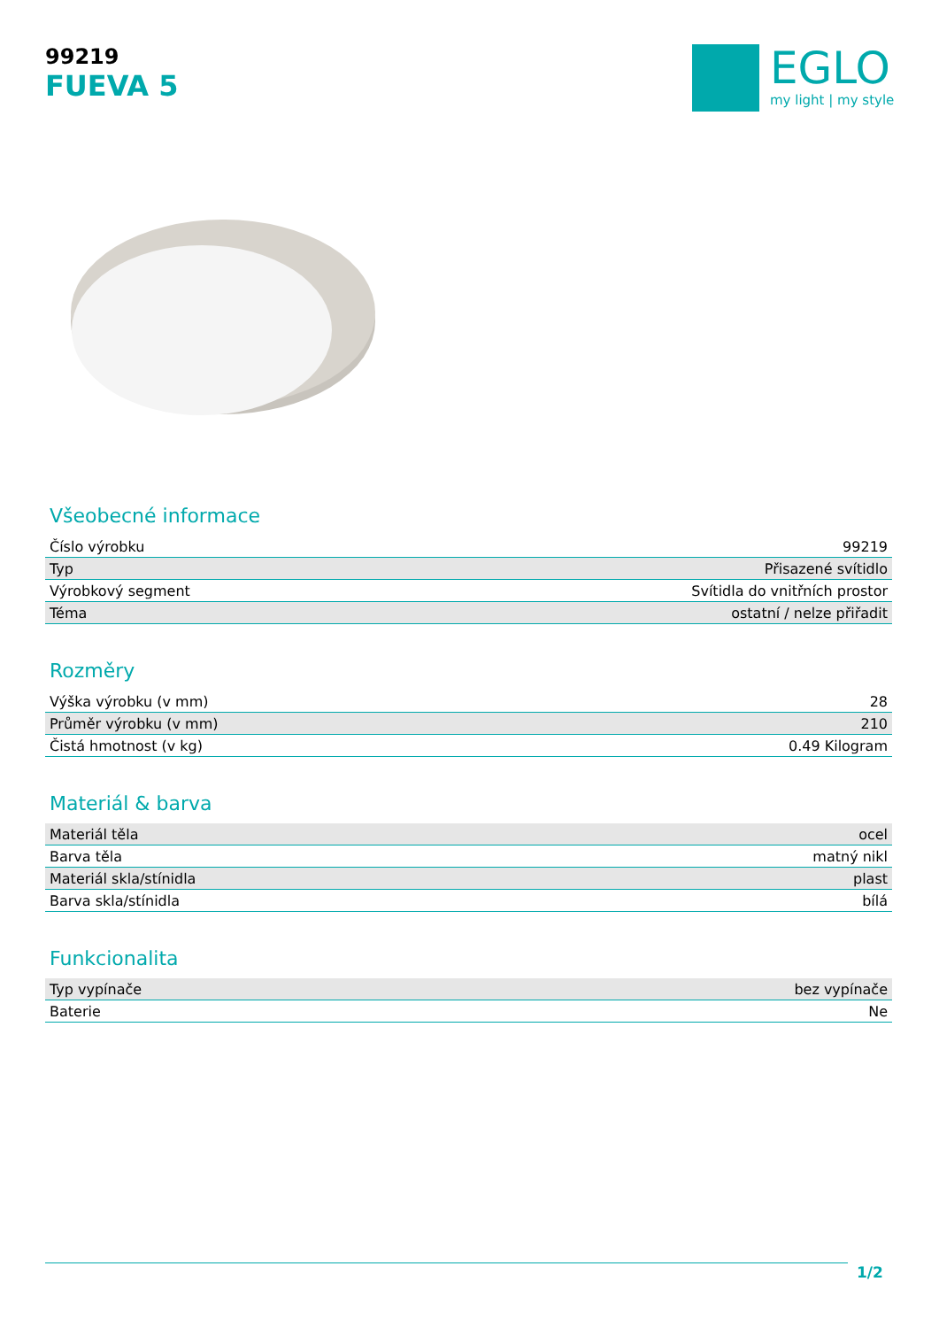99219
FUEVA 5
EGLO
my light | my style
Všeobecné informace
| Číslo výrobku | 99219 |
| Typ | Přisazené svítidlo |
| Výrobkový segment | Svítidla do vnitřních prostor |
| Téma | ostatní / nelze přiřadit |
Rozměry
| Výška výrobku (v mm) | 28 |
| Průměr výrobku (v mm) | 210 |
| Čistá hmotnost (v kg) | 0.49 Kilogram |
Materiál & barva
| Materiál těla | ocel |
| Barva těla | matný nikl |
| Materiál skla/stínidla | plast |
| Barva skla/stínidla | bílá |
Funkcionalita
| Typ vypínače | bez vypínače |
| Baterie | Ne |
1/2